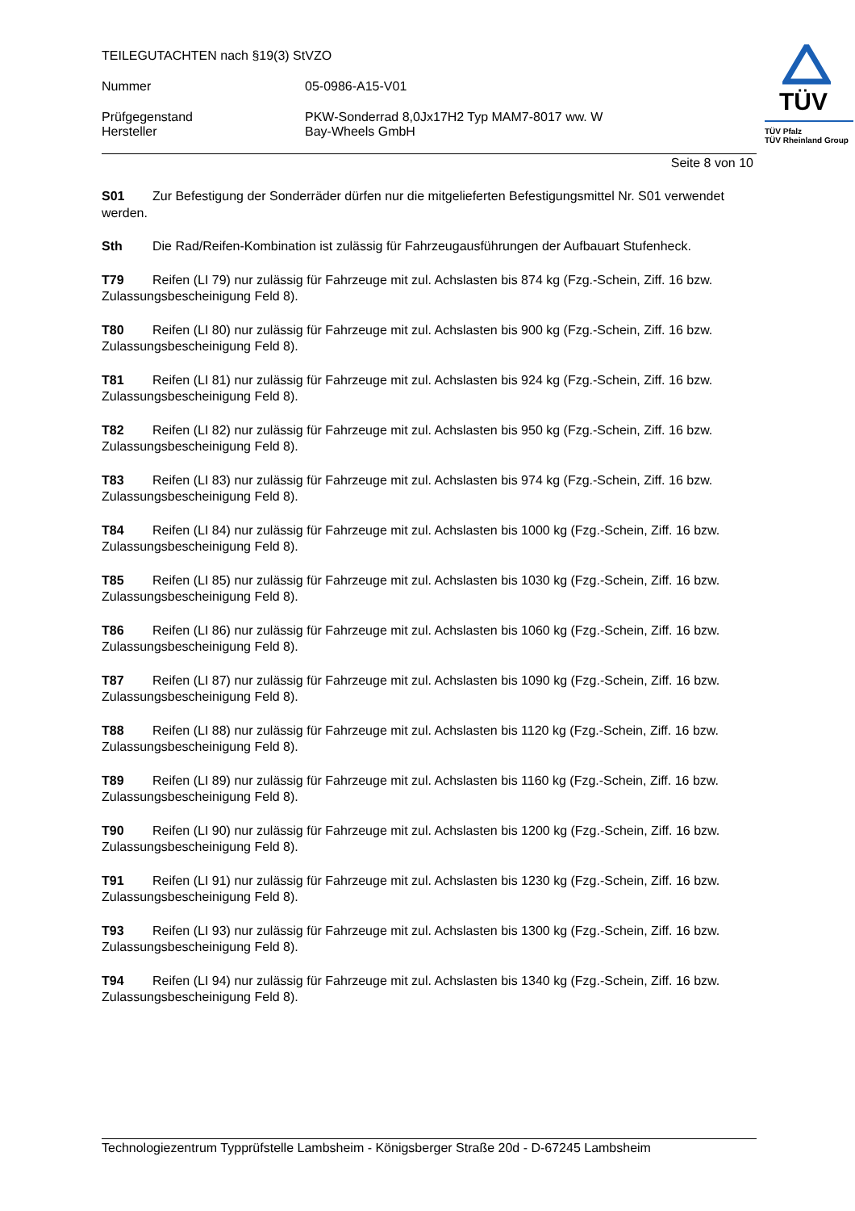TEILEGUTACHTEN nach §19(3) StVZO
Nummer 05-0986-A15-V01
Prüfgegenstand PKW-Sonderrad 8,0Jx17H2 Typ MAM7-8017 ww. W
Hersteller Bay-Wheels GmbH
TÜV
TÜV Pfalz
TÜV Rheinland Group
Seite 8 von 10
S01 Zur Befestigung der Sonderräder dürfen nur die mitgelieferten Befestigungsmittel Nr. S01 verwendet werden.
Sth Die Rad/Reifen-Kombination ist zulässig für Fahrzeugausführungen der Aufbauart Stufenheck.
T79 Reifen (LI 79) nur zulässig für Fahrzeuge mit zul. Achslasten bis 874 kg (Fzg.-Schein, Ziff. 16 bzw. Zulassungsbescheinigung Feld 8).
T80 Reifen (LI 80) nur zulässig für Fahrzeuge mit zul. Achslasten bis 900 kg (Fzg.-Schein, Ziff. 16 bzw. Zulassungsbescheinigung Feld 8).
T81 Reifen (LI 81) nur zulässig für Fahrzeuge mit zul. Achslasten bis 924 kg (Fzg.-Schein, Ziff. 16 bzw. Zulassungsbescheinigung Feld 8).
T82 Reifen (LI 82) nur zulässig für Fahrzeuge mit zul. Achslasten bis 950 kg (Fzg.-Schein, Ziff. 16 bzw. Zulassungsbescheinigung Feld 8).
T83 Reifen (LI 83) nur zulässig für Fahrzeuge mit zul. Achslasten bis 974 kg (Fzg.-Schein, Ziff. 16 bzw. Zulassungsbescheinigung Feld 8).
T84 Reifen (LI 84) nur zulässig für Fahrzeuge mit zul. Achslasten bis 1000 kg (Fzg.-Schein, Ziff. 16 bzw. Zulassungsbescheinigung Feld 8).
T85 Reifen (LI 85) nur zulässig für Fahrzeuge mit zul. Achslasten bis 1030 kg (Fzg.-Schein, Ziff. 16 bzw. Zulassungsbescheinigung Feld 8).
T86 Reifen (LI 86) nur zulässig für Fahrzeuge mit zul. Achslasten bis 1060 kg (Fzg.-Schein, Ziff. 16 bzw. Zulassungsbescheinigung Feld 8).
T87 Reifen (LI 87) nur zulässig für Fahrzeuge mit zul. Achslasten bis 1090 kg (Fzg.-Schein, Ziff. 16 bzw. Zulassungsbescheinigung Feld 8).
T88 Reifen (LI 88) nur zulässig für Fahrzeuge mit zul. Achslasten bis 1120 kg (Fzg.-Schein, Ziff. 16 bzw. Zulassungsbescheinigung Feld 8).
T89 Reifen (LI 89) nur zulässig für Fahrzeuge mit zul. Achslasten bis 1160 kg (Fzg.-Schein, Ziff. 16 bzw. Zulassungsbescheinigung Feld 8).
T90 Reifen (LI 90) nur zulässig für Fahrzeuge mit zul. Achslasten bis 1200 kg (Fzg.-Schein, Ziff. 16 bzw. Zulassungsbescheinigung Feld 8).
T91 Reifen (LI 91) nur zulässig für Fahrzeuge mit zul. Achslasten bis 1230 kg (Fzg.-Schein, Ziff. 16 bzw. Zulassungsbescheinigung Feld 8).
T93 Reifen (LI 93) nur zulässig für Fahrzeuge mit zul. Achslasten bis 1300 kg (Fzg.-Schein, Ziff. 16 bzw. Zulassungsbescheinigung Feld 8).
T94 Reifen (LI 94) nur zulässig für Fahrzeuge mit zul. Achslasten bis 1340 kg (Fzg.-Schein, Ziff. 16 bzw. Zulassungsbescheinigung Feld 8).
Technologiezentrum Typprüfstelle Lambsheim - Königsberger Straße 20d - D-67245 Lambsheim